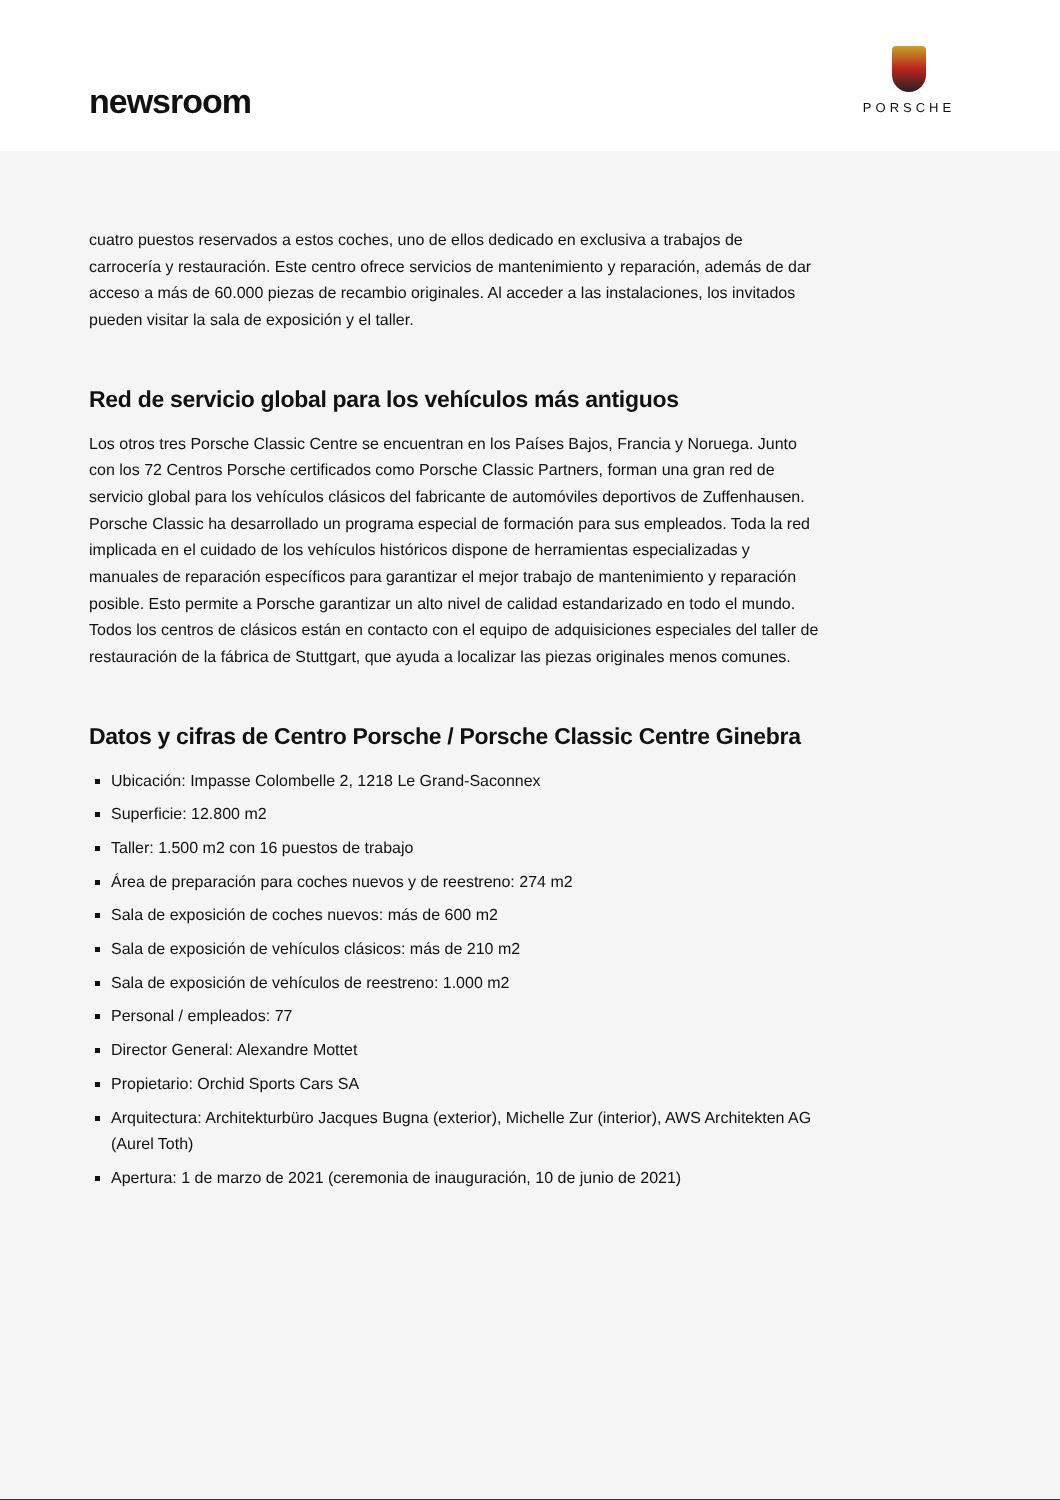newsroom
PORSCHE
cuatro puestos reservados a estos coches, uno de ellos dedicado en exclusiva a trabajos de carrocería y restauración. Este centro ofrece servicios de mantenimiento y reparación, además de dar acceso a más de 60.000 piezas de recambio originales. Al acceder a las instalaciones, los invitados pueden visitar la sala de exposición y el taller.
Red de servicio global para los vehículos más antiguos
Los otros tres Porsche Classic Centre se encuentran en los Países Bajos, Francia y Noruega. Junto con los 72 Centros Porsche certificados como Porsche Classic Partners, forman una gran red de servicio global para los vehículos clásicos del fabricante de automóviles deportivos de Zuffenhausen. Porsche Classic ha desarrollado un programa especial de formación para sus empleados. Toda la red implicada en el cuidado de los vehículos históricos dispone de herramientas especializadas y manuales de reparación específicos para garantizar el mejor trabajo de mantenimiento y reparación posible. Esto permite a Porsche garantizar un alto nivel de calidad estandarizado en todo el mundo. Todos los centros de clásicos están en contacto con el equipo de adquisiciones especiales del taller de restauración de la fábrica de Stuttgart, que ayuda a localizar las piezas originales menos comunes.
Datos y cifras de Centro Porsche / Porsche Classic Centre Ginebra
Ubicación: Impasse Colombelle 2, 1218 Le Grand-Saconnex
Superficie: 12.800 m2
Taller: 1.500 m2 con 16 puestos de trabajo
Área de preparación para coches nuevos y de reestreno: 274 m2
Sala de exposición de coches nuevos: más de 600 m2
Sala de exposición de vehículos clásicos: más de 210 m2
Sala de exposición de vehículos de reestreno: 1.000 m2
Personal / empleados: 77
Director General: Alexandre Mottet
Propietario: Orchid Sports Cars SA
Arquitectura: Architekturbüro Jacques Bugna (exterior), Michelle Zur (interior), AWS Architekten AG (Aurel Toth)
Apertura: 1 de marzo de 2021 (ceremonia de inauguración, 10 de junio de 2021)